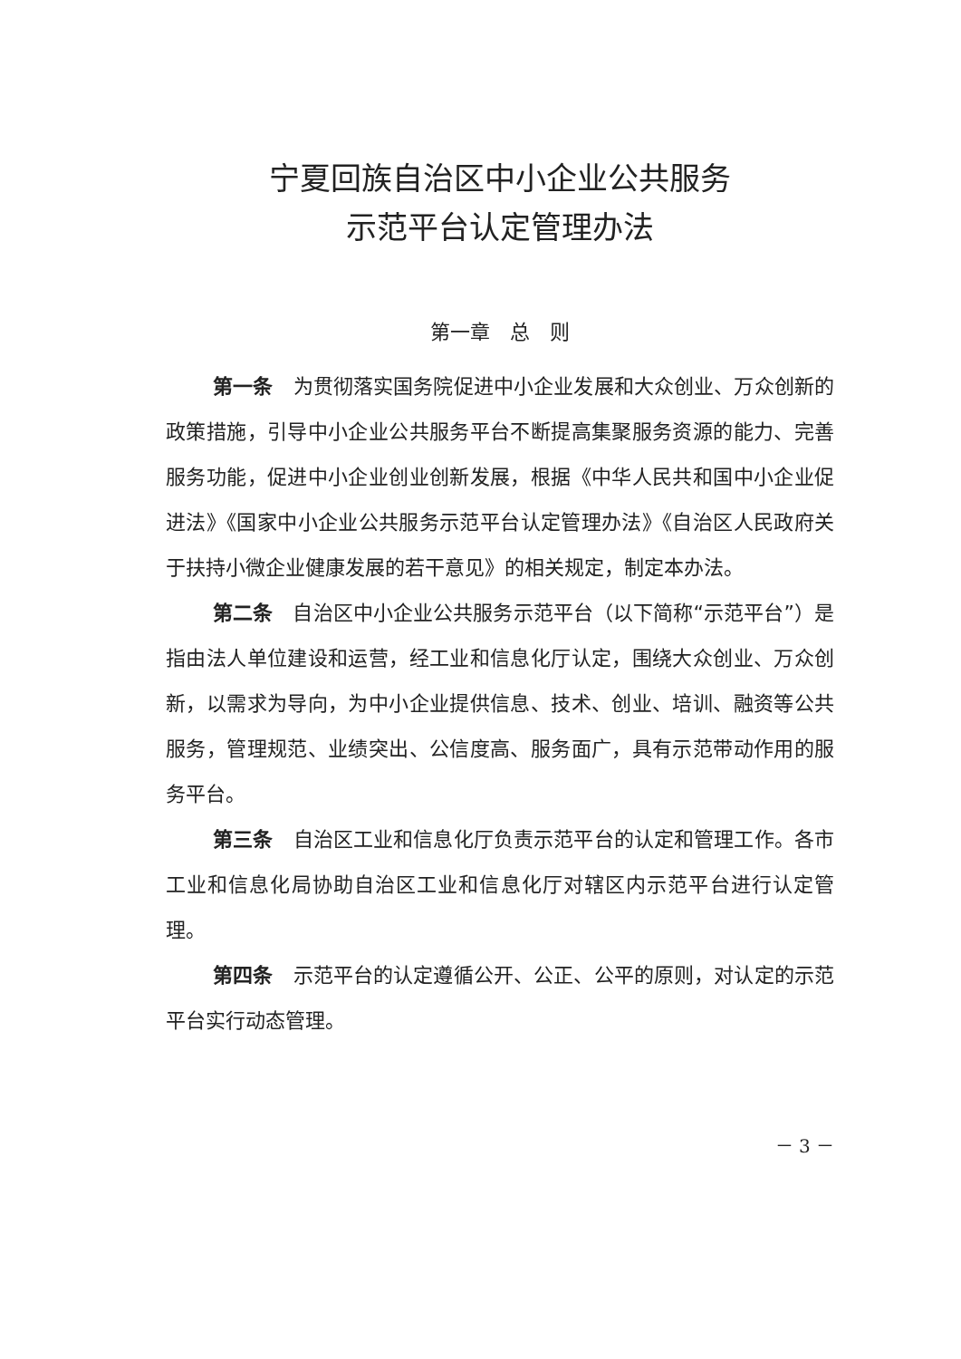宁夏回族自治区中小企业公共服务
示范平台认定管理办法
第一章　总　则
第一条　为贯彻落实国务院促进中小企业发展和大众创业、万众创新的政策措施，引导中小企业公共服务平台不断提高集聚服务资源的能力、完善服务功能，促进中小企业创业创新发展，根据《中华人民共和国中小企业促进法》《国家中小企业公共服务示范平台认定管理办法》《自治区人民政府关于扶持小微企业健康发展的若干意见》的相关规定，制定本办法。
第二条　自治区中小企业公共服务示范平台（以下简称“示范平台”）是指由法人单位建设和运营，经工业和信息化厅认定，围绕大众创业、万众创新，以需求为导向，为中小企业提供信息、技术、创业、培训、融资等公共服务，管理规范、业绩突出、公信度高、服务面广，具有示范带动作用的服务平台。
第三条　自治区工业和信息化厅负责示范平台的认定和管理工作。各市工业和信息化局协助自治区工业和信息化厅对辖区内示范平台进行认定管理。
第四条　示范平台的认定遵循公开、公正、公平的原则，对认定的示范平台实行动态管理。
－ 3 －